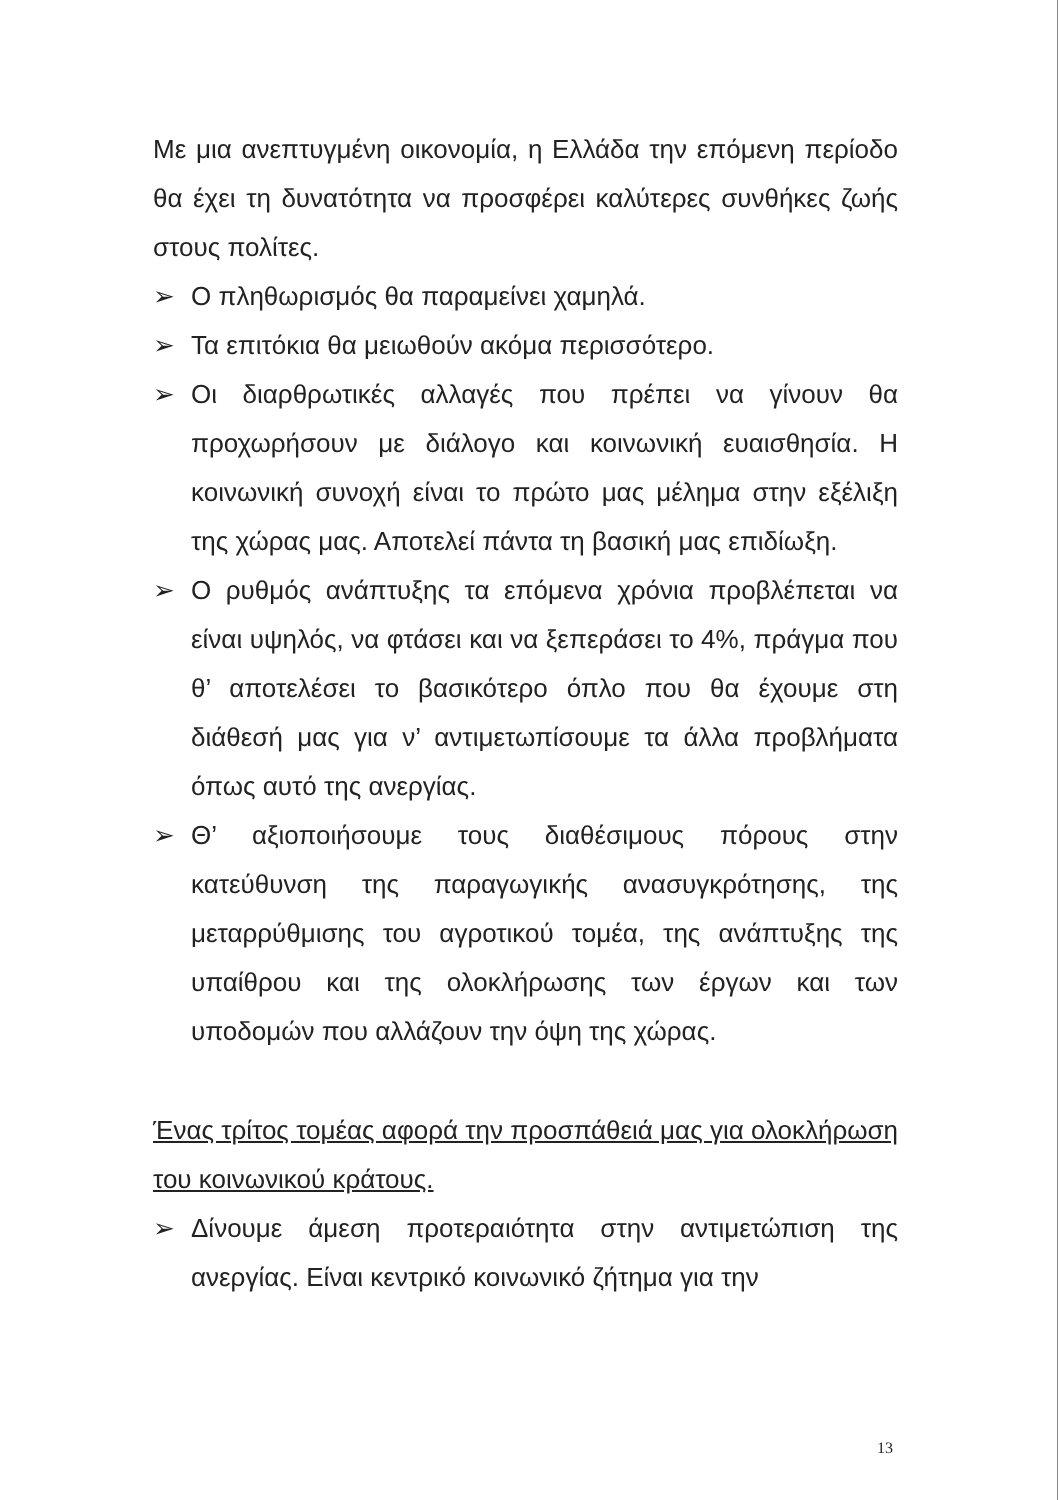Με μια ανεπτυγμένη οικονομία, η Ελλάδα την επόμενη περίοδο θα έχει τη δυνατότητα να προσφέρει καλύτερες συνθήκες ζωής στους πολίτες.
➢ Ο πληθωρισμός θα παραμείνει χαμηλά.
➢ Τα επιτόκια θα μειωθούν ακόμα περισσότερο.
➢ Οι διαρθρωτικές αλλαγές που πρέπει να γίνουν θα προχωρήσουν με διάλογο και κοινωνική ευαισθησία. Η κοινωνική συνοχή είναι το πρώτο μας μέλημα στην εξέλιξη της χώρας μας. Αποτελεί πάντα τη βασική μας επιδίωξη.
➢ Ο ρυθμός ανάπτυξης τα επόμενα χρόνια προβλέπεται να είναι υψηλός, να φτάσει και να ξεπεράσει το 4%, πράγμα που θ’ αποτελέσει το βασικότερο όπλο που θα έχουμε στη διάθεσή μας για ν’ αντιμετωπίσουμε τα άλλα προβλήματα όπως αυτό της ανεργίας.
➢ Θ’ αξιοποιήσουμε τους διαθέσιμους πόρους στην κατεύθυνση της παραγωγικής ανασυγκρότησης, της μεταρρύθμισης του αγροτικού τομέα, της ανάπτυξης της υπαίθρου και της ολοκλήρωσης των έργων και των υποδομών που αλλάζουν την όψη της χώρας.
Ένας τρίτος τομέας αφορά την προσπάθειά μας για ολοκλήρωση του κοινωνικού κράτους.
➢ Δίνουμε άμεση προτεραιότητα στην αντιμετώπιση της ανεργίας. Είναι κεντρικό κοινωνικό ζήτημα για την
13